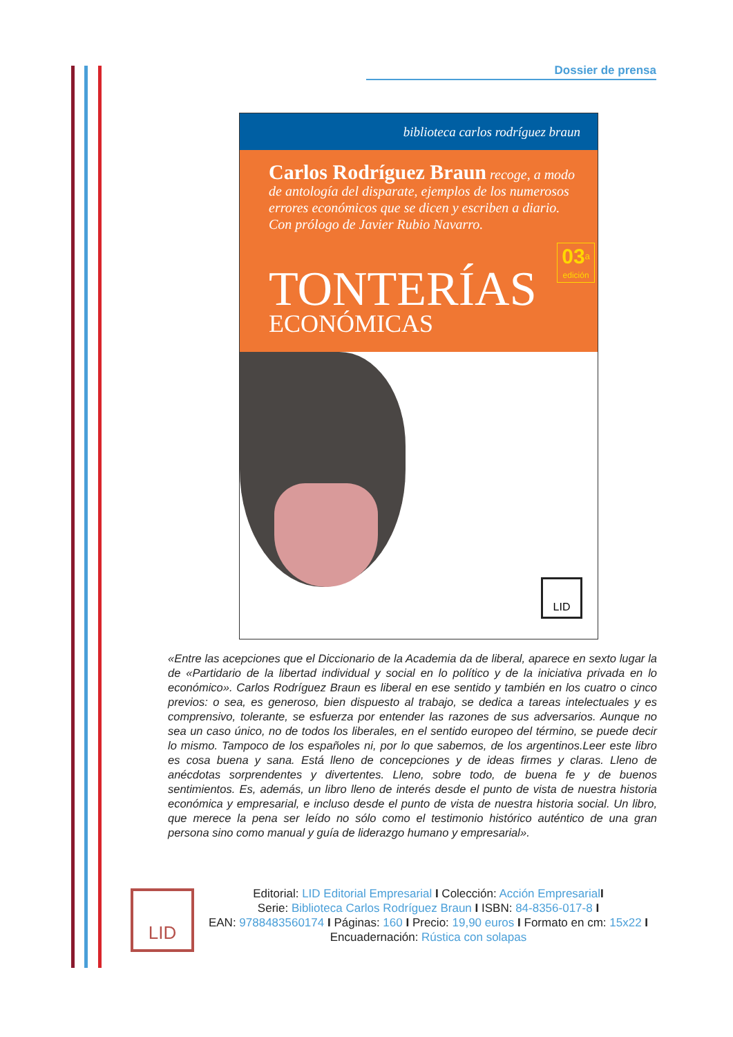Dossier de prensa
biblioteca carlos rodríguez braun
Carlos Rodríguez Braun recoge, a modo de antología del disparate, ejemplos de los numerosos errores económicos que se dicen y escriben a diario. Con prólogo de Javier Rubio Navarro.
03<sup>a</sup>
edición
TONTERÍAS
ECONÓMICAS
LID
«Entre las acepciones que el Diccionario de la Academia da de liberal, aparece en sexto lugar la de «Partidario de la libertad individual y social en lo político y de la iniciativa privada en lo económico». Carlos Rodríguez Braun es liberal en ese sentido y también en los cuatro o cinco previos: o sea, es generoso, bien dispuesto al trabajo, se dedica a tareas intelectuales y es comprensivo, tolerante, se esfuerza por entender las razones de sus adversarios. Aunque no sea un caso único, no de todos los liberales, en el sentido europeo del término, se puede decir lo mismo. Tampoco de los españoles ni, por lo que sabemos, de los argentinos.Leer este libro es cosa buena y sana. Está lleno de concepciones y de ideas firmes y claras. Lleno de anécdotas sorprendentes y divertentes. Lleno, sobre todo, de buena fe y de buenos sentimientos. Es, además, un libro lleno de interés desde el punto de vista de nuestra historia económica y empresarial, e incluso desde el punto de vista de nuestra historia social. Un libro, que merece la pena ser leído no sólo como el testimonio histórico auténtico de una gran persona sino como manual y guía de liderazgo humano y empresarial».
LID
Editorial: LID Editorial Empresarial I Colección: Acción Empresarial I
Serie: Biblioteca Carlos Rodríguez Braun I ISBN: 84-8356-017-8 I
EAN: 9788483560174 I Páginas: 160 I Precio: 19,90 euros I Formato en cm: 15x22 I
Encuadernación: Rústica con solapas